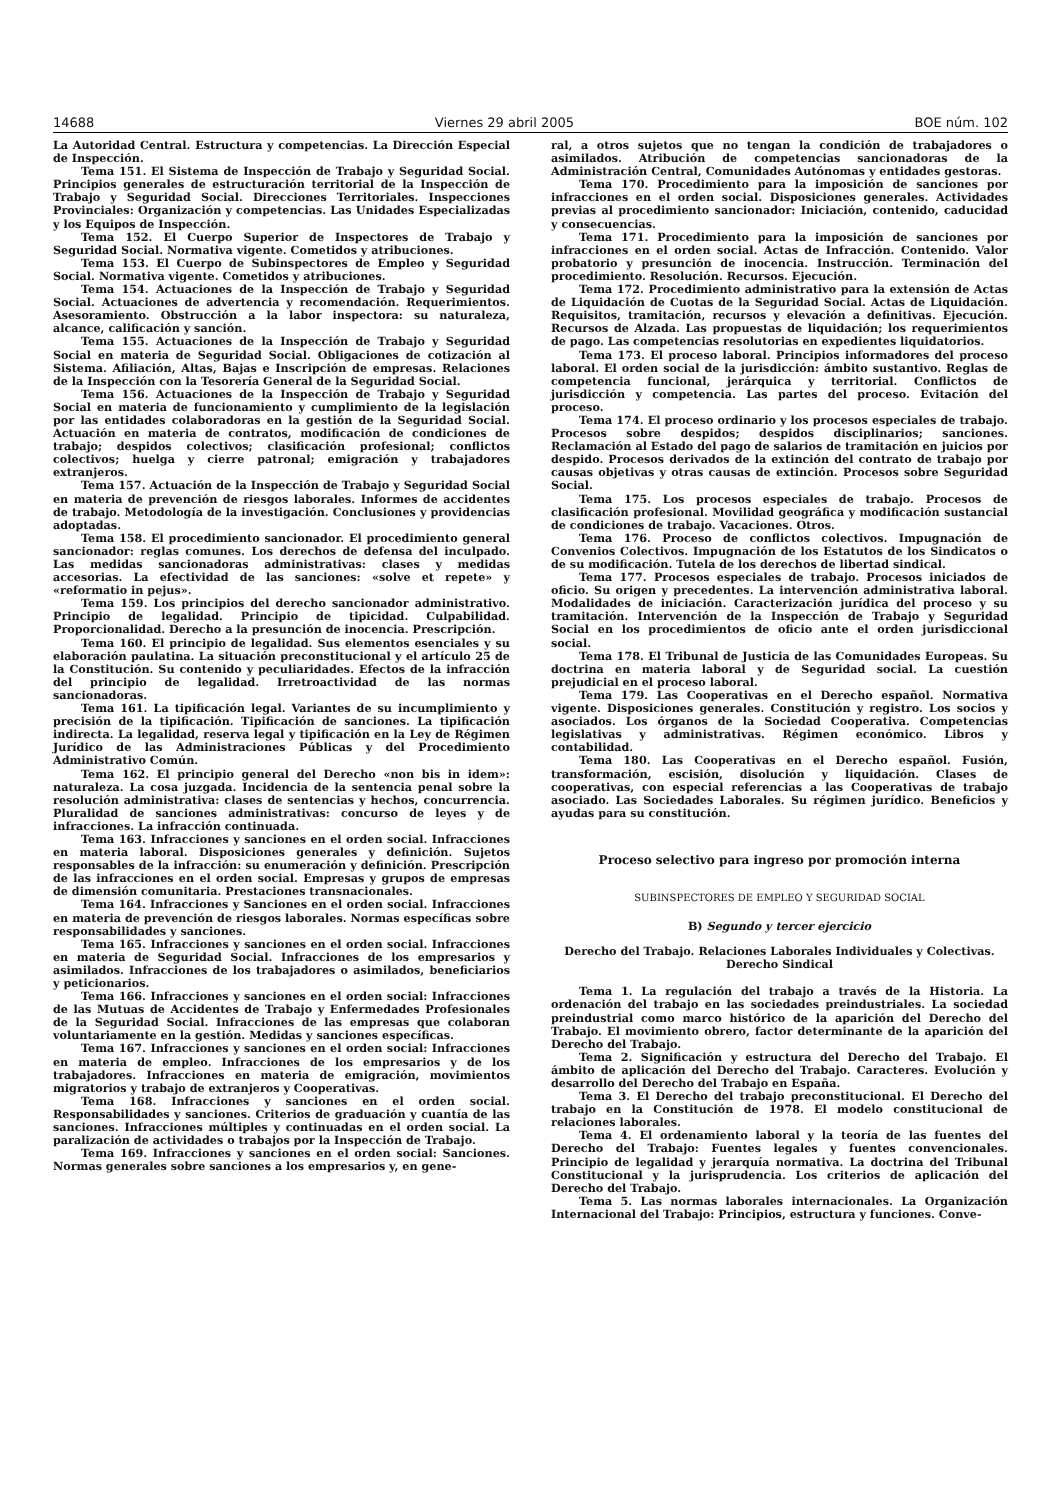14688 Viernes 29 abril 2005 BOE núm. 102
La Autoridad Central. Estructura y competencias. La Dirección Especial de Inspección.
Tema 151. El Sistema de Inspección de Trabajo y Seguridad Social. Principios generales de estructuración territorial de la Inspección de Trabajo y Seguridad Social. Direcciones Territoriales. Inspecciones Provinciales: Organización y competencias. Las Unidades Especializadas y los Equipos de Inspección.
Tema 152. El Cuerpo Superior de Inspectores de Trabajo y Seguridad Social. Normativa vigente. Cometidos y atribuciones.
Tema 153. El Cuerpo de Subinspectores de Empleo y Seguridad Social. Normativa vigente. Cometidos y atribuciones.
Tema 154. Actuaciones de la Inspección de Trabajo y Seguridad Social. Actuaciones de advertencia y recomendación. Requerimientos. Asesoramiento. Obstrucción a la labor inspectora: su naturaleza, alcance, calificación y sanción.
Tema 155. Actuaciones de la Inspección de Trabajo y Seguridad Social en materia de Seguridad Social. Obligaciones de cotización al Sistema. Afiliación, Altas, Bajas e Inscripción de empresas. Relaciones de la Inspección con la Tesorería General de la Seguridad Social.
Tema 156. Actuaciones de la Inspección de Trabajo y Seguridad Social en materia de funcionamiento y cumplimiento de la legislación por las entidades colaboradoras en la gestión de la Seguridad Social. Actuación en materia de contratos, modificación de condiciones de trabajo; despidos colectivos; clasificación profesional; conflictos colectivos; huelga y cierre patronal; emigración y trabajadores extranjeros.
Tema 157. Actuación de la Inspección de Trabajo y Seguridad Social en materia de prevención de riesgos laborales. Informes de accidentes de trabajo. Metodología de la investigación. Conclusiones y providencias adoptadas.
Tema 158. El procedimiento sancionador. El procedimiento general sancionador: reglas comunes. Los derechos de defensa del inculpado. Las medidas sancionadoras administrativas: clases y medidas accesorias. La efectividad de las sanciones: «solve et repete» y «reformatio in pejus».
Tema 159. Los principios del derecho sancionador administrativo. Principio de legalidad. Principio de tipicidad. Culpabilidad. Proporcionalidad. Derecho a la presunción de inocencia. Prescripción.
Tema 160. El principio de legalidad. Sus elementos esenciales y su elaboración paulatina. La situación preconstitucional y el artículo 25 de la Constitución. Su contenido y peculiaridades. Efectos de la infracción del principio de legalidad. Irretroactividad de las normas sancionadoras.
Tema 161. La tipificación legal. Variantes de su incumplimiento y precisión de la tipificación. Tipificación de sanciones. La tipificación indirecta. La legalidad, reserva legal y tipificación en la Ley de Régimen Jurídico de las Administraciones Públicas y del Procedimiento Administrativo Común.
Tema 162. El principio general del Derecho «non bis in idem»: naturaleza. La cosa juzgada. Incidencia de la sentencia penal sobre la resolución administrativa: clases de sentencias y hechos, concurrencia. Pluralidad de sanciones administrativas: concurso de leyes y de infracciones. La infracción continuada.
Tema 163. Infracciones y sanciones en el orden social. Infracciones en materia laboral. Disposiciones generales y definición. Sujetos responsables de la infracción: su enumeración y definición. Prescripción de las infracciones en el orden social. Empresas y grupos de empresas de dimensión comunitaria. Prestaciones transnacionales.
Tema 164. Infracciones y Sanciones en el orden social. Infracciones en materia de prevención de riesgos laborales. Normas específicas sobre responsabilidades y sanciones.
Tema 165. Infracciones y sanciones en el orden social. Infracciones en materia de Seguridad Social. Infracciones de los empresarios y asimilados. Infracciones de los trabajadores o asimilados, beneficiarios y peticionarios.
Tema 166. Infracciones y sanciones en el orden social: Infracciones de las Mutuas de Accidentes de Trabajo y Enfermedades Profesionales de la Seguridad Social. Infracciones de las empresas que colaboran voluntariamente en la gestión. Medidas y sanciones específicas.
Tema 167. Infracciones y sanciones en el orden social: Infracciones en materia de empleo. Infracciones de los empresarios y de los trabajadores. Infracciones en materia de emigración, movimientos migratorios y trabajo de extranjeros y Cooperativas.
Tema 168. Infracciones y sanciones en el orden social. Responsabilidades y sanciones. Criterios de graduación y cuantía de las sanciones. Infracciones múltiples y continuadas en el orden social. La paralización de actividades o trabajos por la Inspección de Trabajo.
Tema 169. Infracciones y sanciones en el orden social: Sanciones. Normas generales sobre sanciones a los empresarios y, en gene-
ral, a otros sujetos que no tengan la condición de trabajadores o asimilados. Atribución de competencias sancionadoras de la Administración Central, Comunidades Autónomas y entidades gestoras.
Tema 170. Procedimiento para la imposición de sanciones por infracciones en el orden social. Disposiciones generales. Actividades previas al procedimiento sancionador: Iniciación, contenido, caducidad y consecuencias.
Tema 171. Procedimiento para la imposición de sanciones por infracciones en el orden social. Actas de Infracción. Contenido. Valor probatorio y presunción de inocencia. Instrucción. Terminación del procedimiento. Resolución. Recursos. Ejecución.
Tema 172. Procedimiento administrativo para la extensión de Actas de Liquidación de Cuotas de la Seguridad Social. Actas de Liquidación. Requisitos, tramitación, recursos y elevación a definitivas. Ejecución. Recursos de Alzada. Las propuestas de liquidación; los requerimientos de pago. Las competencias resolutorias en expedientes liquidatorios.
Tema 173. El proceso laboral. Principios informadores del proceso laboral. El orden social de la jurisdicción: ámbito sustantivo. Reglas de competencia funcional, jerárquica y territorial. Conflictos de jurisdicción y competencia. Las partes del proceso. Evitación del proceso.
Tema 174. El proceso ordinario y los procesos especiales de trabajo. Procesos sobre despidos; despidos disciplinarios; sanciones. Reclamación al Estado del pago de salarios de tramitación en juicios por despido. Procesos derivados de la extinción del contrato de trabajo por causas objetivas y otras causas de extinción. Procesos sobre Seguridad Social.
Tema 175. Los procesos especiales de trabajo. Procesos de clasificación profesional. Movilidad geográfica y modificación sustancial de condiciones de trabajo. Vacaciones. Otros.
Tema 176. Proceso de conflictos colectivos. Impugnación de Convenios Colectivos. Impugnación de los Estatutos de los Sindicatos o de su modificación. Tutela de los derechos de libertad sindical.
Tema 177. Procesos especiales de trabajo. Procesos iniciados de oficio. Su origen y precedentes. La intervención administrativa laboral. Modalidades de iniciación. Caracterización jurídica del proceso y su tramitación. Intervención de la Inspección de Trabajo y Seguridad Social en los procedimientos de oficio ante el orden jurisdiccional social.
Tema 178. El Tribunal de Justicia de las Comunidades Europeas. Su doctrina en materia laboral y de Seguridad social. La cuestión prejudicial en el proceso laboral.
Tema 179. Las Cooperativas en el Derecho español. Normativa vigente. Disposiciones generales. Constitución y registro. Los socios y asociados. Los órganos de la Sociedad Cooperativa. Competencias legislativas y administrativas. Régimen económico. Libros y contabilidad.
Tema 180. Las Cooperativas en el Derecho español. Fusión, transformación, escisión, disolución y liquidación. Clases de cooperativas, con especial referencias a las Cooperativas de trabajo asociado. Las Sociedades Laborales. Su régimen jurídico. Beneficios y ayudas para su constitución.
Proceso selectivo para ingreso por promoción interna
SUBINSPECTORES DE EMPLEO Y SEGURIDAD SOCIAL
B) Segundo y tercer ejercicio
Derecho del Trabajo. Relaciones Laborales Individuales y Colectivas. Derecho Sindical
Tema 1. La regulación del trabajo a través de la Historia. La ordenación del trabajo en las sociedades preindustriales. La sociedad preindustrial como marco histórico de la aparición del Derecho del Trabajo. El movimiento obrero, factor determinante de la aparición del Derecho del Trabajo.
Tema 2. Significación y estructura del Derecho del Trabajo. El ámbito de aplicación del Derecho del Trabajo. Caracteres. Evolución y desarrollo del Derecho del Trabajo en España.
Tema 3. El Derecho del trabajo preconstitucional. El Derecho del trabajo en la Constitución de 1978. El modelo constitucional de relaciones laborales.
Tema 4. El ordenamiento laboral y la teoría de las fuentes del Derecho del Trabajo: Fuentes legales y fuentes convencionales. Principio de legalidad y jerarquía normativa. La doctrina del Tribunal Constitucional y la jurisprudencia. Los criterios de aplicación del Derecho del Trabajo.
Tema 5. Las normas laborales internacionales. La Organización Internacional del Trabajo: Principios, estructura y funciones. Conve-